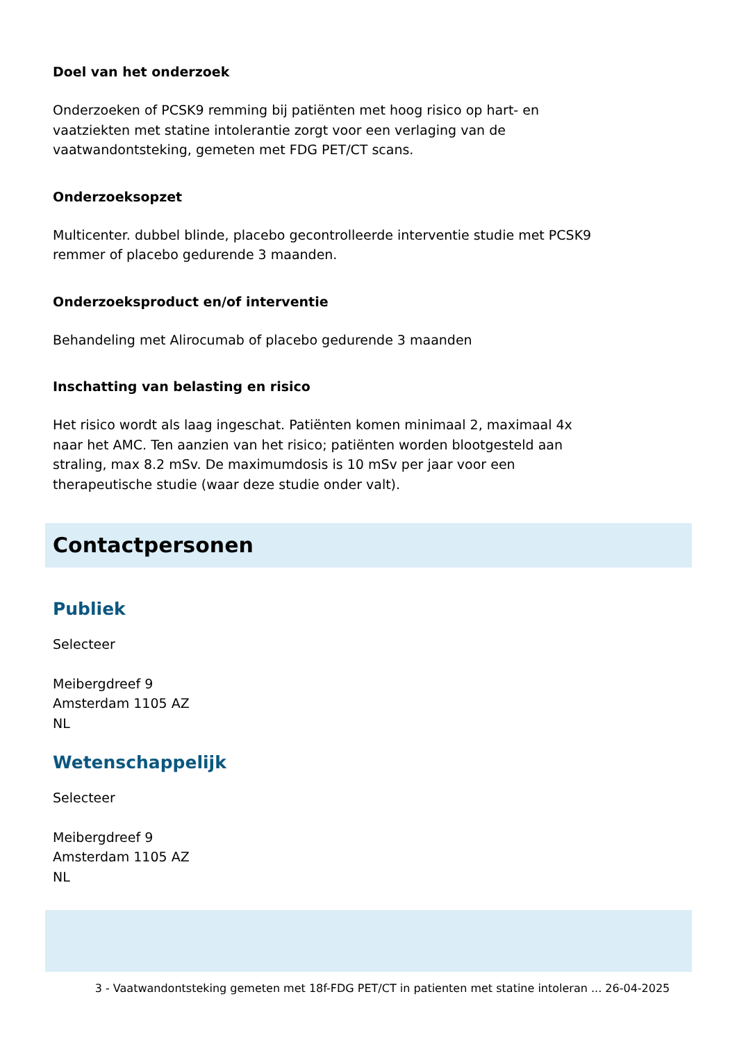Doel van het onderzoek
Onderzoeken of PCSK9 remming bij patiënten met hoog risico op hart- en vaatziekten met statine intolerantie zorgt voor een verlaging van de vaatwandontsteking, gemeten met FDG PET/CT scans.
Onderzoeksopzet
Multicenter. dubbel blinde, placebo gecontrolleerde interventie studie met PCSK9 remmer of placebo gedurende 3 maanden.
Onderzoeksproduct en/of interventie
Behandeling met Alirocumab of placebo gedurende 3 maanden
Inschatting van belasting en risico
Het risico wordt als laag ingeschat. Patiënten komen minimaal 2, maximaal 4x naar het AMC. Ten aanzien van het risico; patiënten worden blootgesteld aan straling, max 8.2 mSv. De maximumdosis is 10 mSv per jaar voor een therapeutische studie (waar deze studie onder valt).
Contactpersonen
Publiek
Selecteer
Meibergdreef 9
Amsterdam 1105 AZ
NL
Wetenschappelijk
Selecteer
Meibergdreef 9
Amsterdam 1105 AZ
NL
3 - Vaatwandontsteking gemeten met 18f-FDG PET/CT in patienten met statine intoleran ... 26-04-2025